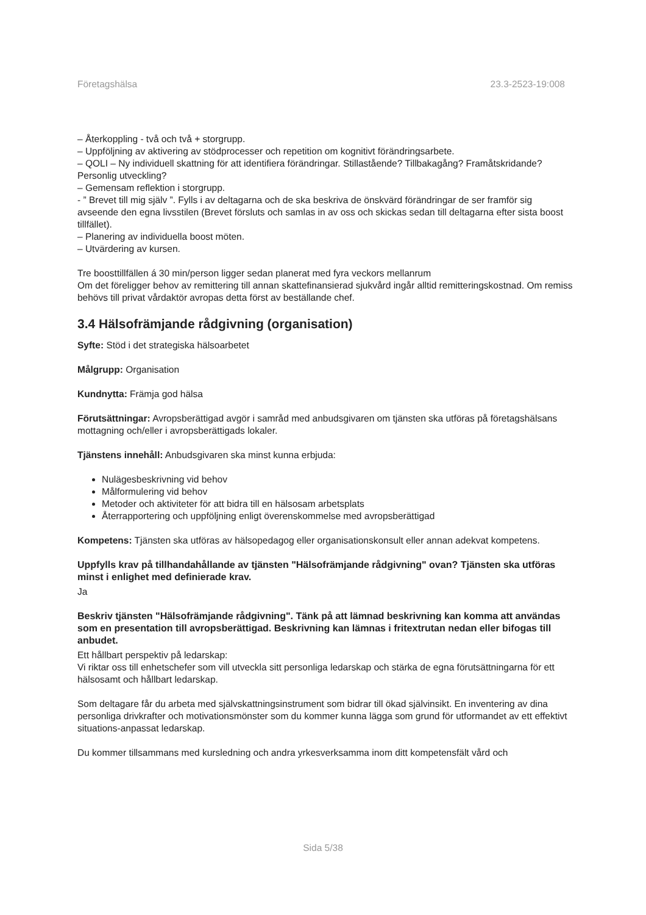Företagshälsa 23.3-2523-19:008
– Återkoppling - två och två + storgrupp.
– Uppföljning av aktivering av stödprocesser och repetition om kognitivt förändringsarbete.
– QOLI – Ny individuell skattning för att identifiera förändringar. Stillastående? Tillbakagång? Framåtskridande? Personlig utveckling?
– Gemensam reflektion i storgrupp.
- ” Brevet till mig själv ”. Fylls i av deltagarna och de ska beskriva de önskvärd förändringar de ser framför sig avseende den egna livsstilen (Brevet försluts och samlas in av oss och skickas sedan till deltagarna efter sista boost tillfället).
– Planering av individuella boost möten.
– Utvärdering av kursen.
Tre boosttillfällen á 30 min/person ligger sedan planerat med fyra veckors mellanrum
Om det föreligger behov av remittering till annan skattefinansierad sjukvård ingår alltid remitteringskostnad. Om remiss behövs till privat vårdaktör avropas detta först av beställande chef.
3.4 Hälsofrämjande rådgivning (organisation)
Syfte: Stöd i det strategiska hälsoarbetet
Målgrupp: Organisation
Kundnytta: Främja god hälsa
Förutsättningar: Avropsberättigad avgör i samråd med anbudsgivaren om tjänsten ska utföras på företagshälsans mottagning och/eller i avropsberättigads lokaler.
Tjänstens innehåll: Anbudsgivaren ska minst kunna erbjuda:
Nulägesbeskrivning vid behov
Målformulering vid behov
Metoder och aktiviteter för att bidra till en hälsosam arbetsplats
Återrapportering och uppföljning enligt överenskommelse med avropsberättigad
Kompetens: Tjänsten ska utföras av hälsopedagog eller organisationskonsult eller annan adekvat kompetens.
Uppfylls krav på tillhandahållande av tjänsten "Hälsofrämjande rådgivning" ovan? Tjänsten ska utföras minst i enlighet med definierade krav.
Ja
Beskriv tjänsten "Hälsofrämjande rådgivning". Tänk på att lämnad beskrivning kan komma att användas som en presentation till avropsberättigad. Beskrivning kan lämnas i fritextrutan nedan eller bifogas till anbudet.
Ett hållbart perspektiv på ledarskap:
Vi riktar oss till enhetschefer som vill utveckla sitt personliga ledarskap och stärka de egna förutsättningarna för ett hälsosamt och hållbart ledarskap.
Som deltagare får du arbeta med självskattningsinstrument som bidrar till ökad självinsikt. En inventering av dina personliga drivkrafter och motivationsmönster som du kommer kunna lägga som grund för utformandet av ett effektivt situations-anpassat ledarskap.
Du kommer tillsammans med kursledning och andra yrkesverksamma inom ditt kompetensfält vård och
Sida 5/38